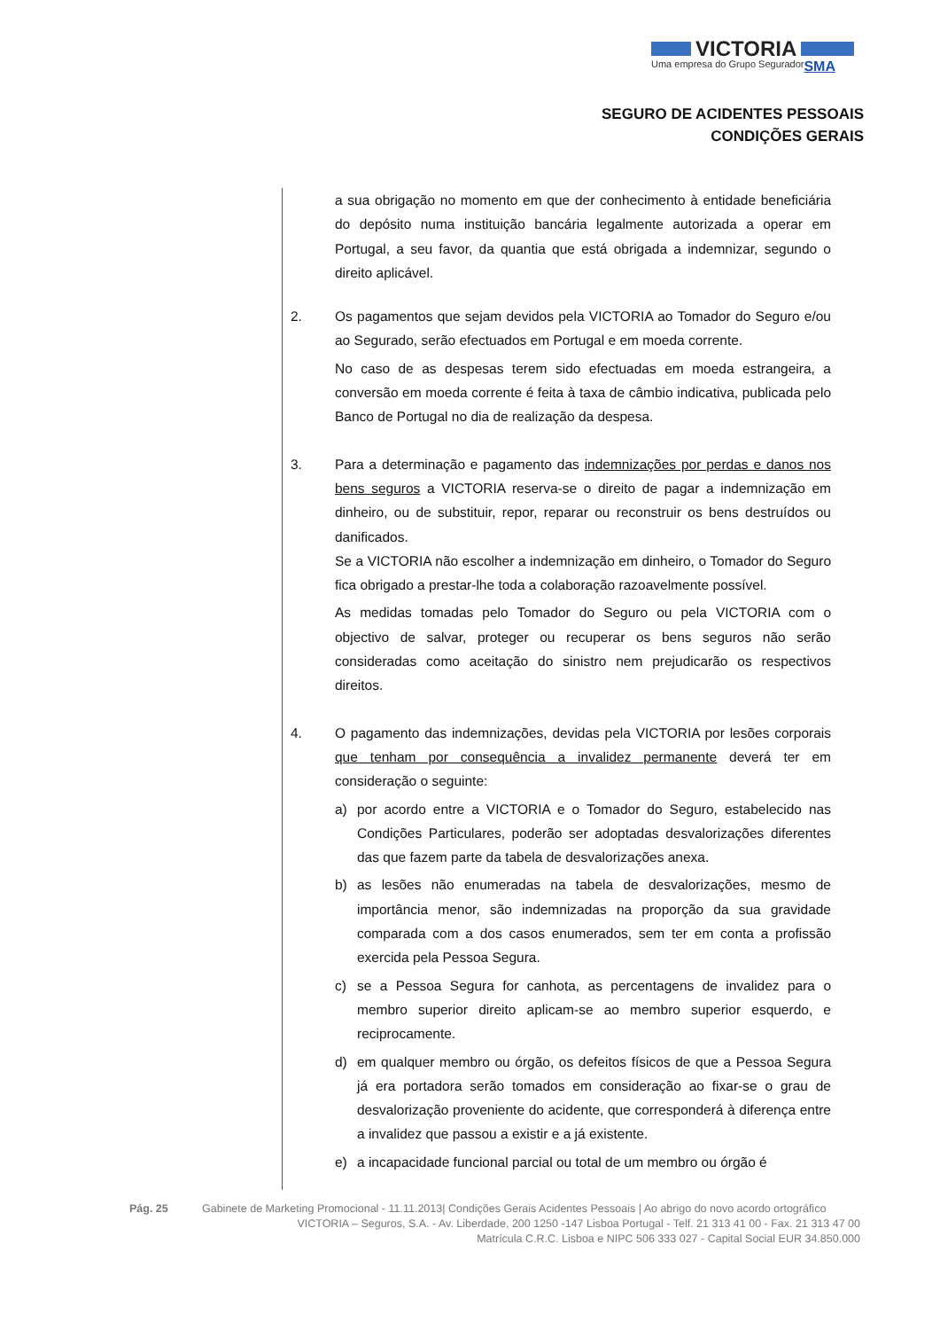VICTORIA
Uma empresa do Grupo Segurador SMA
SEGURO DE ACIDENTES PESSOAIS
CONDIÇÕES GERAIS
a sua obrigação no momento em que der conhecimento à entidade beneficiária do depósito numa instituição bancária legalmente autorizada a operar em Portugal, a seu favor, da quantia que está obrigada a indemnizar, segundo o direito aplicável.
2. Os pagamentos que sejam devidos pela VICTORIA ao Tomador do Seguro e/ou ao Segurado, serão efectuados em Portugal e em moeda corrente.
No caso de as despesas terem sido efectuadas em moeda estrangeira, a conversão em moeda corrente é feita à taxa de câmbio indicativa, publicada pelo Banco de Portugal no dia de realização da despesa.
3. Para a determinação e pagamento das indemnizações por perdas e danos nos bens seguros a VICTORIA reserva-se o direito de pagar a indemnização em dinheiro, ou de substituir, repor, reparar ou reconstruir os bens destruídos ou danificados.
Se a VICTORIA não escolher a indemnização em dinheiro, o Tomador do Seguro fica obrigado a prestar-lhe toda a colaboração razoavelmente possível.
As medidas tomadas pelo Tomador do Seguro ou pela VICTORIA com o objectivo de salvar, proteger ou recuperar os bens seguros não serão consideradas como aceitação do sinistro nem prejudicarão os respectivos direitos.
4. O pagamento das indemnizações, devidas pela VICTORIA por lesões corporais que tenham por consequência a invalidez permanente deverá ter em consideração o seguinte:
a) por acordo entre a VICTORIA e o Tomador do Seguro, estabelecido nas Condições Particulares, poderão ser adoptadas desvalorizações diferentes das que fazem parte da tabela de desvalorizações anexa.
b) as lesões não enumeradas na tabela de desvalorizações, mesmo de importância menor, são indemnizadas na proporção da sua gravidade comparada com a dos casos enumerados, sem ter em conta a profissão exercida pela Pessoa Segura.
c) se a Pessoa Segura for canhota, as percentagens de invalidez para o membro superior direito aplicam-se ao membro superior esquerdo, e reciprocamente.
d) em qualquer membro ou órgão, os defeitos físicos de que a Pessoa Segura já era portadora serão tomados em consideração ao fixar-se o grau de desvalorização proveniente do acidente, que corresponderá à diferença entre a invalidez que passou a existir e a já existente.
e) a incapacidade funcional parcial ou total de um membro ou órgão é
Pág. 25 Gabinete de Marketing Promocional - 11.11.2013| Condições Gerais Acidentes Pessoais | Ao abrigo do novo acordo ortográfico
VICTORIA – Seguros, S.A. - Av. Liberdade, 200 1250 -147 Lisboa Portugal - Telf. 21 313 41 00 - Fax. 21 313 47 00
Matrícula C.R.C. Lisboa e NIPC 506 333 027 - Capital Social EUR 34.850.000